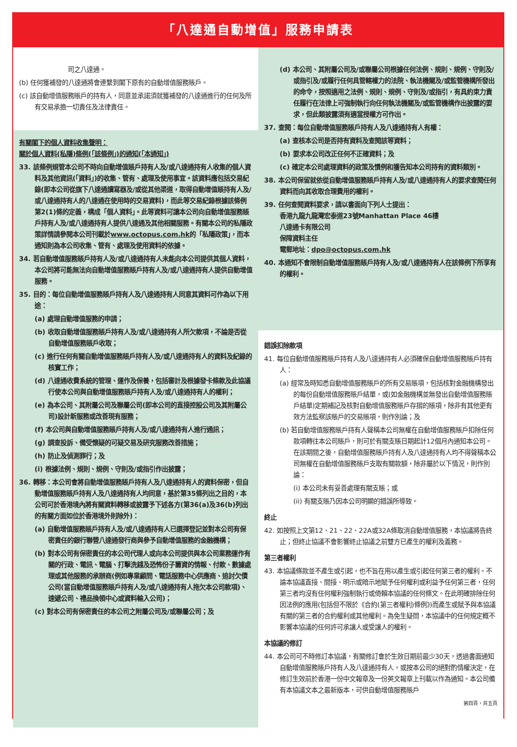「八達通自動增值」服務申請表
司之八達通。
(b) 任何獲補發的八達通將會連繫到閣下原有的自動增值服務賬戶。
(c) 該自動增值服務賬戶的持有人，同意並承諾須就獲補發的八達通進行的任何及所有交易承擔一切責任及法律責任。
有關閣下的個人資料收集聲明：
關於個人資料(私隱)條例(「該條例」)的通知(「本通知」)
33. 該條例規管本公司不時向自動增值賬戶持有人及/或八達通持有人收集的個人資料及其他資訊(「資料」)的收集、管有、處理及使用事宜。該資料應包括交易紀錄(即本公司從旗下八達通讀寫器及/或從其他渠道，取得自動增值賬持有人及/或八達通持有人的八達通在使用時的交易資料)，而此等交易紀錄根據該條例第2(1)條的定義，構成「個人資料」。此等資料可讓本公司向自動增值服務賬戶持有人及/或八達通持有人提供八達通及其他相關服務。有關本公司的私隱政策詳情請參閱本公司刊載於www.octopus.com.hk的「私隱政策」，而本通知則為本公司收集、管有、處理及使用資料的依據。
34. 若自動增值服務賬戶持有人及/或八達通持有人未能向本公司提供其個人資料，本公司將可能無法向自動增值服務賬戶持有人及/或八達通持有人提供自動增值服務。
35. 目的：每位自動增值服務賬戶持有人及八達通持有人同意其資料可作為以下用途：
(a) 處理自動增值服務的申請；
(b) 收取自動增值服務賬戶持有人及/或八達通持有人所欠款項，不論是否從自動增值服務賬戶收取；
(c) 進行任何有關自動增值服務賬戶持有人及/或八達通持有人的資料及紀錄的核實工作；
(d) 八達通收費系統的管理、運作及保養，包括審計及根據發卡條款及此協議行使本公司與自動增值服務賬戶持有人及/或八達通持有人的權利；
(e) 為本公司、其附屬公司及聯屬公司(即本公司的直接控股公司及其附屬公司)設計新服務或改善現有服務；
(f) 本公司與自動增值服務賬戶持有人及/或八達通持有人進行通訊；
(g) 調查投訴、備受懷疑的可疑交易及研究服務改善措施；
(h) 防止及偵測罪行；及
(i) 根據法例、規則、規例、守則及/或指引作出披露；
36. 轉移：本公司會將自動增值服務賬戶持有人及八達通持有人的資料保密，但自動增值服務賬戶持有人及八達通持有人均同意，基於第35條列出之目的，本公司可於香港境內將有關資料轉移或披露予下述各方(第36(a)及36(b)列出的有關方面如位於香港境外則除外)：
(a) 自動增值服務賬戶持有人及/或八達通持有人已選擇登記並對本公司有保密責任的銀行聯營八達通發行商與參予自動增值服務的金融機構；
(b) 對本公司有保密責任的本公司代理人或向本公司提供與本公司業務運作有關的行政、電訊、電腦、打擊洗錢及恐怖份子籌資的情報、付款、數據處理或其他服務的承辦商(例如專業顧問、電話服務中心供應商、追討欠債公司(當自動增值服務賬戶持有人及/或八達通持有人拖欠本公司款項)、速遞公司、禮品換領中心或資料輸入公司)；
(c) 對本公司有保密責任的本公司之附屬公司及/或聯屬公司；及
(d) 本公司、其附屬公司及/或聯屬公司根據任何法例、規則、規例、守則及/或指引及/或履行任何具管轄權力的法院、執法機關及/或監管機構所發出的命令，按照適用之法例、規則、規例、守則及/或指引，有具約束力責任履行在法律上可強制執行向任何執法機關及/或監管機構作出披露的要求，但此類披露須有適當授權方可作出。
37. 查閱：每位自動增值服務賬戶持有人及八達通持有人有權：
(a) 查核本公司是否持有資料及查閱該等資料；
(b) 要求本公司改正任何不正確資料；及
(c) 確定本公司處理資料的政策及慣例和獲告知本公司持有的資料類別。
38. 本公司保留就依從自動增值服務賬戶持有人及/或八達通持有人的要求查閱任何資料而向其收取合理費用的權利。
39. 任何查閱資料要求，請以書面向下列人士提出：
香港九龍九龍灣宏泰道23號Manhattan Place 46樓
八達通卡有限公司
保障資料主任
電郵地址：dpo@octopus.com.hk
40. 本通知不會限制自動增值服務賬戶持有人及/或八達通持有人在該條例下所享有的權利。
錯誤扣除款項
41. 每位自動增值服務賬戶持有人及八達通持有人必須確保自動增值服務賬戶持有人：
(a) 經常及時知悉自動增值服務賬戶的所有交易賬項，包括核對金融機構發出的每份自動增值服務賬戶結單，或(如金融機構並無發出自動增值服務賬戶結單)定期補記及核對自動增值服務賬戶存摺的賬項，除非有其他更有效方法監察該賬戶的交易賬項，則作別論；及
(b) 若自動增值服務賬戶持有人聲稱本公司無權在自動增值服務賬戶扣除任何款項轉往本公司賬戶，則可於有關支賬日期起計12個月內通知本公司。在該期間之後，自動增值服務賬戶持有人及八達通持有人均不得聲稱本公司無權在自動增值服務賬戶支取有關款額，除非屬於以下情況，則作別論：
(i) 本公司未有妥善處理有關支賬；或
(ii) 有關支賬乃因本公司明顯的錯誤所導致。
終止
42. 如按照上文第12、21、22、22A或32A條取消自動增值服務，本協議將告終止；但終止協議不會影響終止協議之前雙方已產生的權利及義務。
第三者權利
43. 本協議條款並不產生或引起，也不旨在用以產生或引起任何第三者的權利。不論本協議直接、間接、明示或暗示地賦予任何權利或利益予任何第三者，任何第三者均沒有任何權利強制執行或倚賴本協議的任何條文。在此明確排除任何因法例的應用(包括但不限於《合約(第三者權利)條例》)而產生或賦予與本協議有關的第三者的合約權利或其他權利。為免生疑問，本協議中的任何規定概不影響本協議的任何許可承讓人或受讓人的權利。
本協議的修訂
44. 本公司可不時修訂本協議，有關修訂會於生效日期前最少30天，透過書面通知自動增值服務賬戶持有人及八達通持有人，或按本公司的絕對酌情權決定，在修訂生效前於香港一份中文報章及一份英文報章上刊載以作為通知。本公司備有本協議文本之最新版本，可供自動增值服務賬戶
第四頁，共五頁